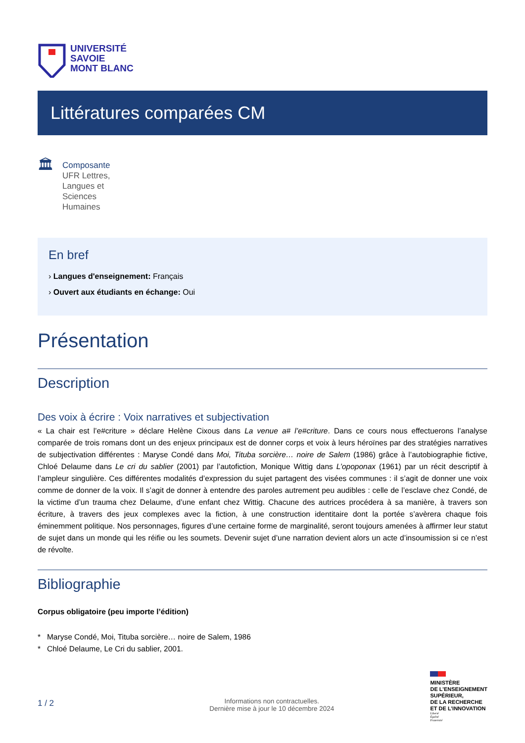UNIVERSITÉ
SAVOIE
MONT BLANC
Littératures comparées CM
🏛
Composante
UFR Lettres,
Langues et
Sciences
Humaines
En bref
› Langues d'enseignement: Français
› Ouvert aux étudiants en échange: Oui
Présentation
Description
Des voix à écrire : Voix narratives et subjectivation
« La chair est l’e#criture » déclare Helène Cixous dans La venue a# l’e#criture. Dans ce cours nous effectuerons l’analyse comparée de trois romans dont un des enjeux principaux est de donner corps et voix à leurs héroïnes par des stratégies narratives de subjectivation différentes : Maryse Condé dans Moi, Tituba sorcière… noire de Salem (1986) grâce à l’autobiographie fictive, Chloé Delaume dans Le cri du sablier (2001) par l’autofiction, Monique Wittig dans L’opoponax (1961) par un récit descriptif à l’ampleur singulière. Ces différentes modalités d’expression du sujet partagent des visées communes : il s’agit de donner une voix comme de donner de la voix. Il s’agit de donner à entendre des paroles autrement peu audibles : celle de l’esclave chez Condé, de la victime d’un trauma chez Delaume, d’une enfant chez Wittig. Chacune des autrices procédera à sa manière, à travers son écriture, à travers des jeux complexes avec la fiction, à une construction identitaire dont la portée s’avèrera chaque fois éminemment politique. Nos personnages, figures d’une certaine forme de marginalité, seront toujours amenées à affirmer leur statut de sujet dans un monde qui les réifie ou les soumets. Devenir sujet d’une narration devient alors un acte d’insoumission si ce n’est de révolte.
Bibliographie
Corpus obligatoire (peu importe l’édition)
* Maryse Condé, Moi, Tituba sorcière… noire de Salem, 1986
* Chloé Delaume, Le Cri du sablier, 2001.
1 / 2
Informations non contractuelles.
Dernière mise à jour le 10 décembre 2024
MINISTÈRE
DE L’ENSEIGNEMENT
SUPÉRIEUR,
DE LA RECHERCHE
ET DE L’INNOVATION
Liberté
Égalité
Fraternité